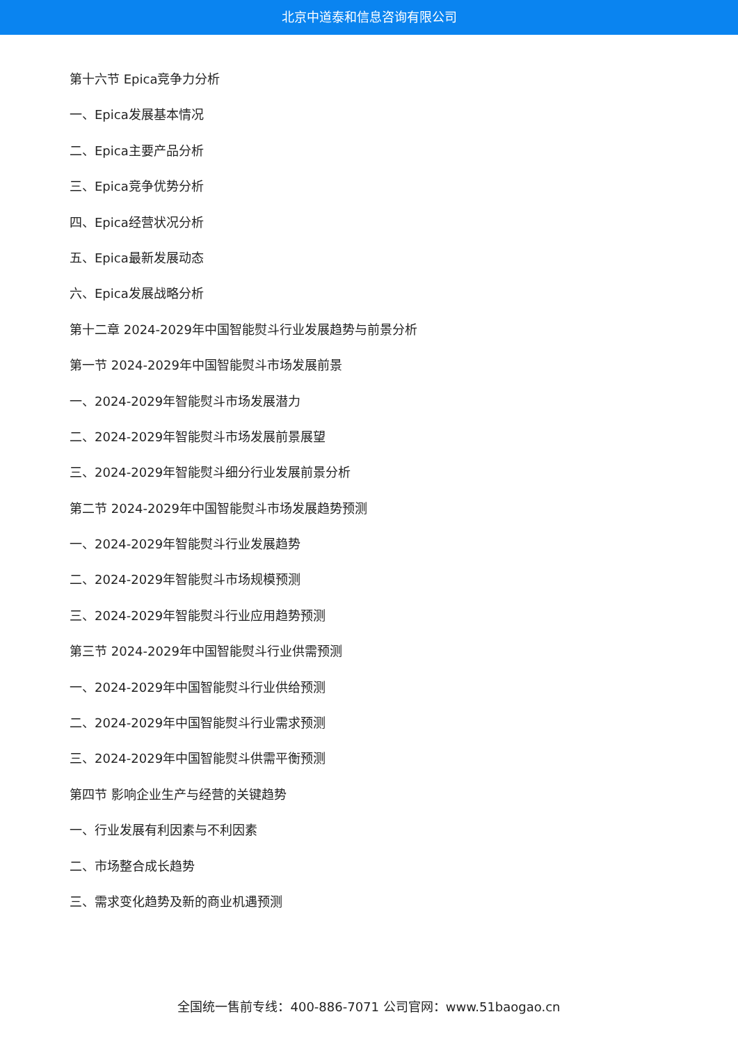北京中道泰和信息咨询有限公司
第十六节 Epica竞争力分析
一、Epica发展基本情况
二、Epica主要产品分析
三、Epica竞争优势分析
四、Epica经营状况分析
五、Epica最新发展动态
六、Epica发展战略分析
第十二章 2024-2029年中国智能熨斗行业发展趋势与前景分析
第一节 2024-2029年中国智能熨斗市场发展前景
一、2024-2029年智能熨斗市场发展潜力
二、2024-2029年智能熨斗市场发展前景展望
三、2024-2029年智能熨斗细分行业发展前景分析
第二节 2024-2029年中国智能熨斗市场发展趋势预测
一、2024-2029年智能熨斗行业发展趋势
二、2024-2029年智能熨斗市场规模预测
三、2024-2029年智能熨斗行业应用趋势预测
第三节 2024-2029年中国智能熨斗行业供需预测
一、2024-2029年中国智能熨斗行业供给预测
二、2024-2029年中国智能熨斗行业需求预测
三、2024-2029年中国智能熨斗供需平衡预测
第四节 影响企业生产与经营的关键趋势
一、行业发展有利因素与不利因素
二、市场整合成长趋势
三、需求变化趋势及新的商业机遇预测
全国统一售前专线：400-886-7071 公司官网：www.51baogao.cn